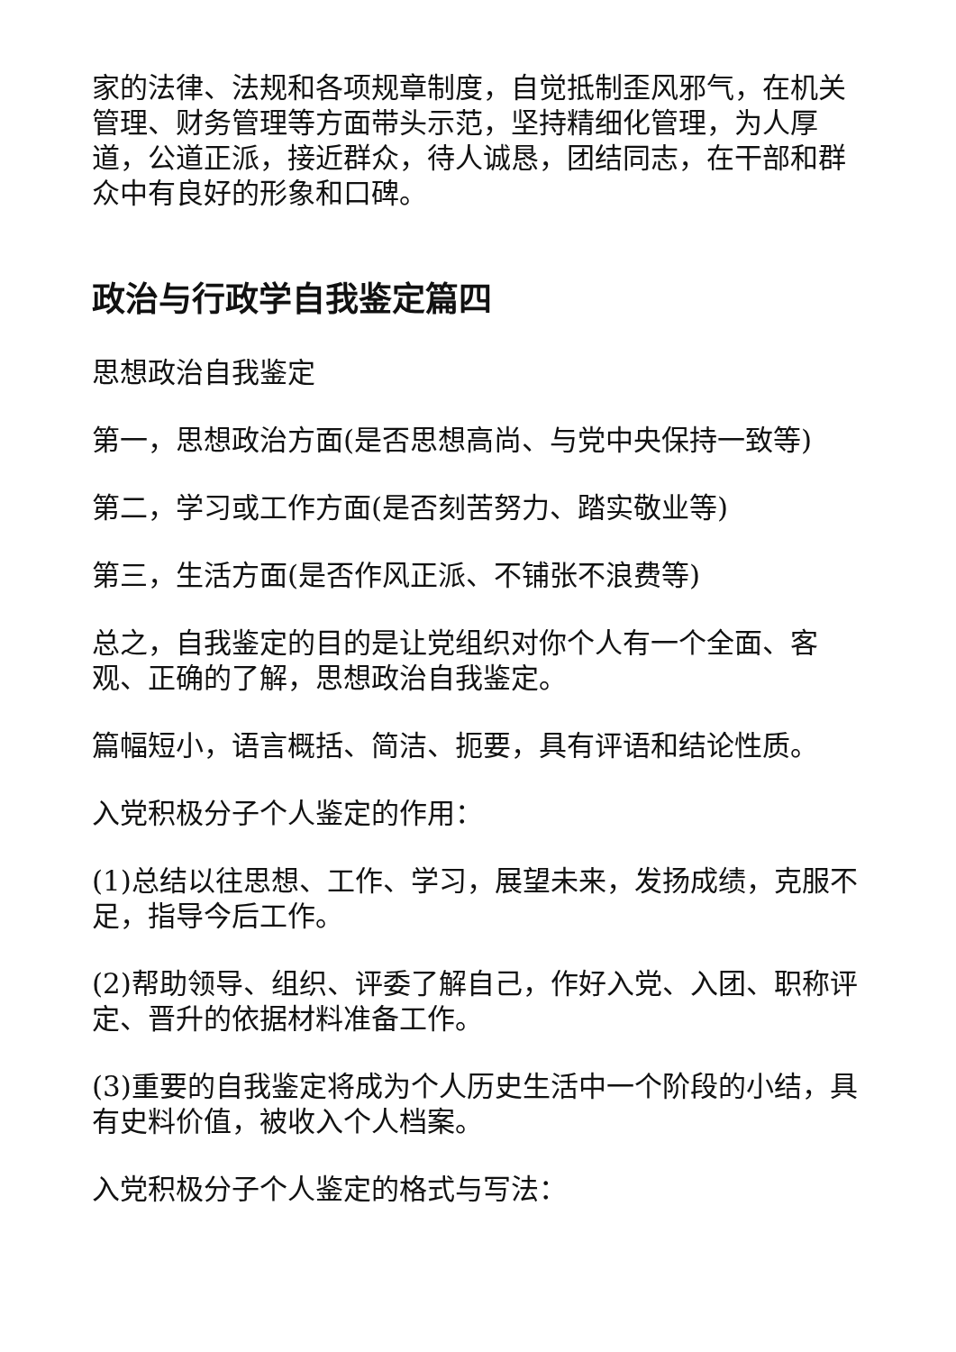家的法律、法规和各项规章制度，自觉抵制歪风邪气，在机关管理、财务管理等方面带头示范，坚持精细化管理，为人厚道，公道正派，接近群众，待人诚恳，团结同志，在干部和群众中有良好的形象和口碑。
政治与行政学自我鉴定篇四
思想政治自我鉴定
第一，思想政治方面(是否思想高尚、与党中央保持一致等)
第二，学习或工作方面(是否刻苦努力、踏实敬业等)
第三，生活方面(是否作风正派、不铺张不浪费等)
总之，自我鉴定的目的是让党组织对你个人有一个全面、客观、正确的了解，思想政治自我鉴定。
篇幅短小，语言概括、简洁、扼要，具有评语和结论性质。
入党积极分子个人鉴定的作用：
(1)总结以往思想、工作、学习，展望未来，发扬成绩，克服不足，指导今后工作。
(2)帮助领导、组织、评委了解自己，作好入党、入团、职称评定、晋升的依据材料准备工作。
(3)重要的自我鉴定将成为个人历史生活中一个阶段的小结，具有史料价值，被收入个人档案。
入党积极分子个人鉴定的格式与写法：